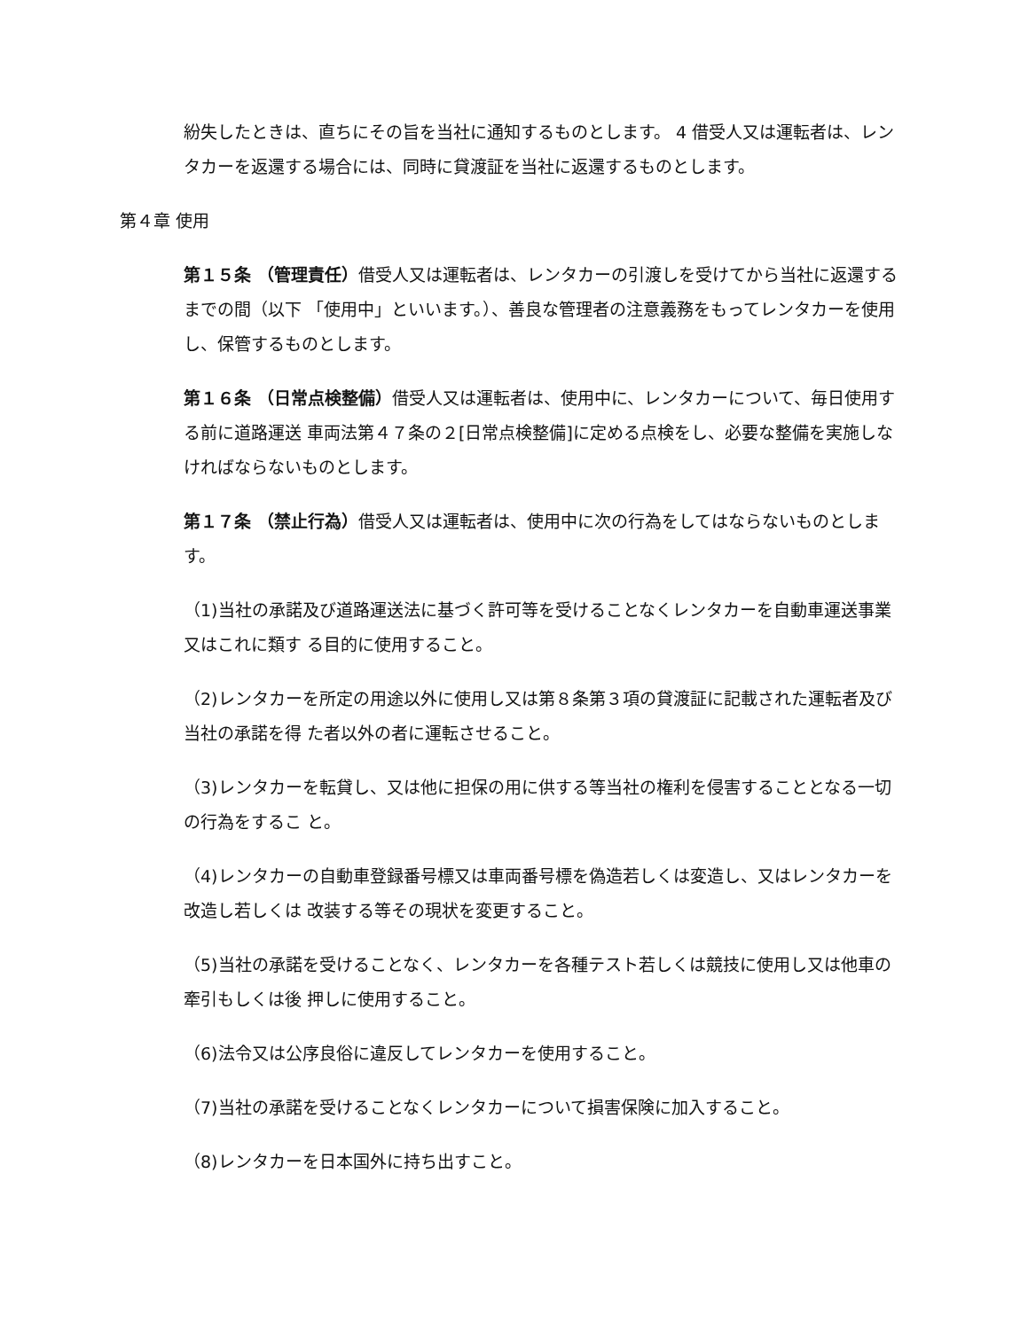紛失したときは、直ちにその旨を当社に通知するものとします。 4 借受人又は運転者は、レンタカーを返還する場合には、同時に貸渡証を当社に返還するものとします。
第４章 使用
第１５条 （管理責任）借受人又は運転者は、レンタカーの引渡しを受けてから当社に返還するまでの間（以下 「使用中」といいます。）、善良な管理者の注意義務をもってレンタカーを使用し、保管するものとします。
第１６条 （日常点検整備）借受人又は運転者は、使用中に、レンタカーについて、毎日使用する前に道路運送 車両法第４７条の２[日常点検整備]に定める点検をし、必要な整備を実施しなければならないものとします。
第１７条 （禁止行為）借受人又は運転者は、使用中に次の行為をしてはならないものとします。
（1)当社の承諾及び道路運送法に基づく許可等を受けることなくレンタカーを自動車運送事業又はこれに類す る目的に使用すること。
（2)レンタカーを所定の用途以外に使用し又は第８条第３項の貸渡証に記載された運転者及び当社の承諾を得 た者以外の者に運転させること。
（3)レンタカーを転貸し、又は他に担保の用に供する等当社の権利を侵害することとなる一切の行為をするこ と。
（4)レンタカーの自動車登録番号標又は車両番号標を偽造若しくは変造し、又はレンタカーを改造し若しくは 改装する等その現状を変更すること。
（5)当社の承諾を受けることなく、レンタカーを各種テスト若しくは競技に使用し又は他車の牽引もしくは後 押しに使用すること。
（6)法令又は公序良俗に違反してレンタカーを使用すること。
（7)当社の承諾を受けることなくレンタカーについて損害保険に加入すること。
（8)レンタカーを日本国外に持ち出すこと。